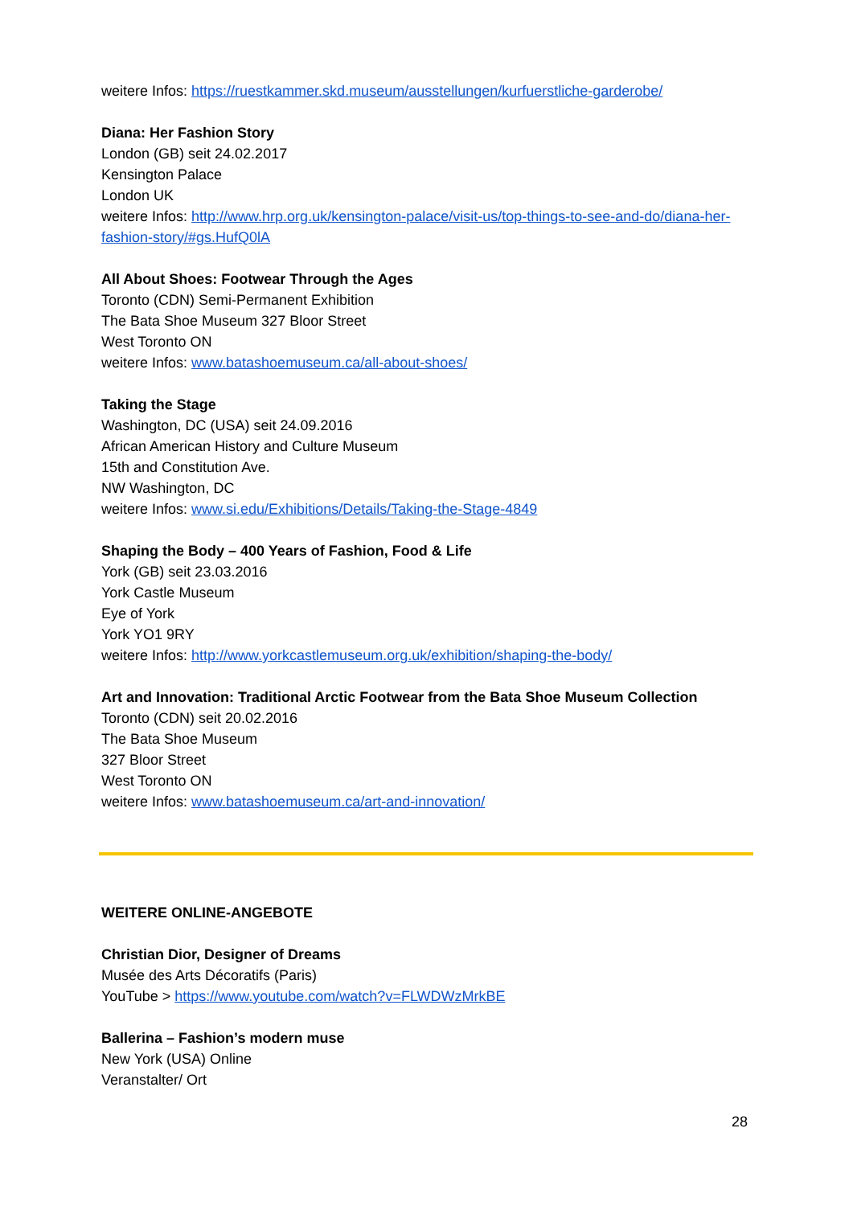weitere Infos: https://ruestkammer.skd.museum/ausstellungen/kurfuerstliche-garderobe/
Diana: Her Fashion Story
London (GB) seit 24.02.2017
Kensington Palace
London UK
weitere Infos: http://www.hrp.org.uk/kensington-palace/visit-us/top-things-to-see-and-do/diana-her-fashion-story/#gs.HufQ0lA
All About Shoes: Footwear Through the Ages
Toronto (CDN) Semi-Permanent Exhibition
The Bata Shoe Museum 327 Bloor Street
West Toronto ON
weitere Infos: www.batashoemuseum.ca/all-about-shoes/
Taking the Stage
Washington, DC (USA) seit 24.09.2016
African American History and Culture Museum
15th and Constitution Ave.
NW Washington, DC
weitere Infos: www.si.edu/Exhibitions/Details/Taking-the-Stage-4849
Shaping the Body – 400 Years of Fashion, Food & Life
York (GB) seit 23.03.2016
York Castle Museum
Eye of York
York YO1 9RY
weitere Infos: http://www.yorkcastlemuseum.org.uk/exhibition/shaping-the-body/
Art and Innovation: Traditional Arctic Footwear from the Bata Shoe Museum Collection
Toronto (CDN) seit 20.02.2016
The Bata Shoe Museum
327 Bloor Street
West Toronto ON
weitere Infos: www.batashoemuseum.ca/art-and-innovation/
WEITERE ONLINE-ANGEBOTE
Christian Dior, Designer of Dreams
Musée des Arts Décoratifs (Paris)
YouTube > https://www.youtube.com/watch?v=FLWDWzMrkBE
Ballerina – Fashion’s modern muse
New York (USA) Online
Veranstalter/ Ort
28